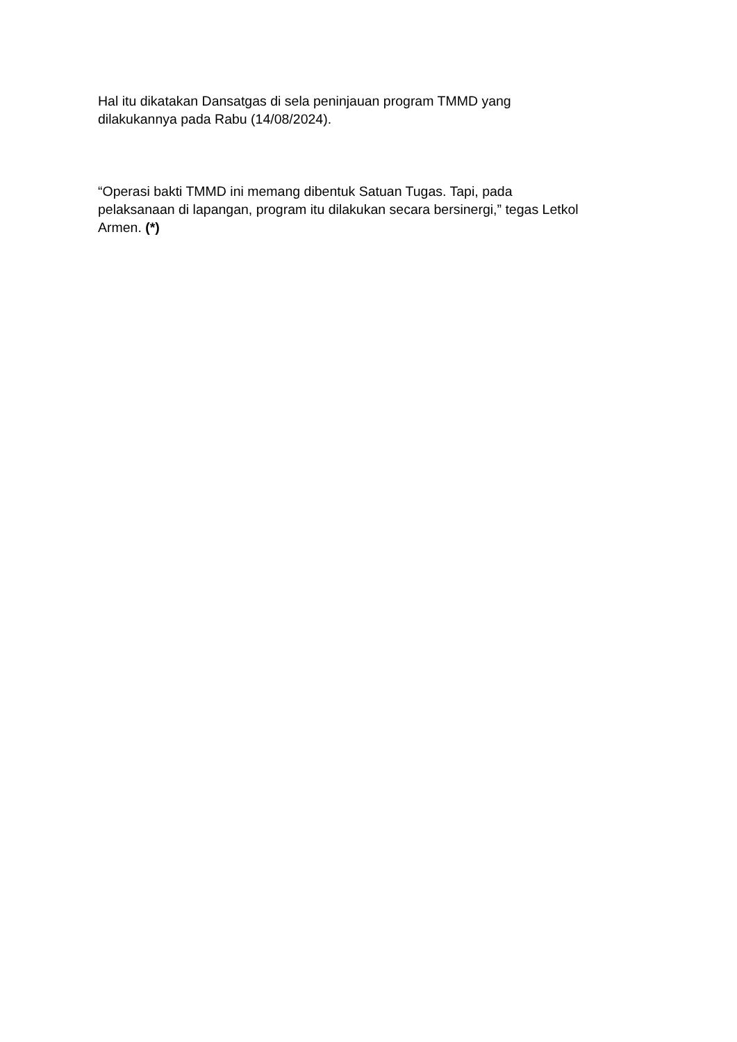Hal itu dikatakan Dansatgas di sela peninjauan program TMMD yang
dilakukannya pada Rabu (14/08/2024).
“Operasi bakti TMMD ini memang dibentuk Satuan Tugas. Tapi, pada
pelaksanaan di lapangan, program itu dilakukan secara bersinergi,” tegas Letkol
Armen. (*)